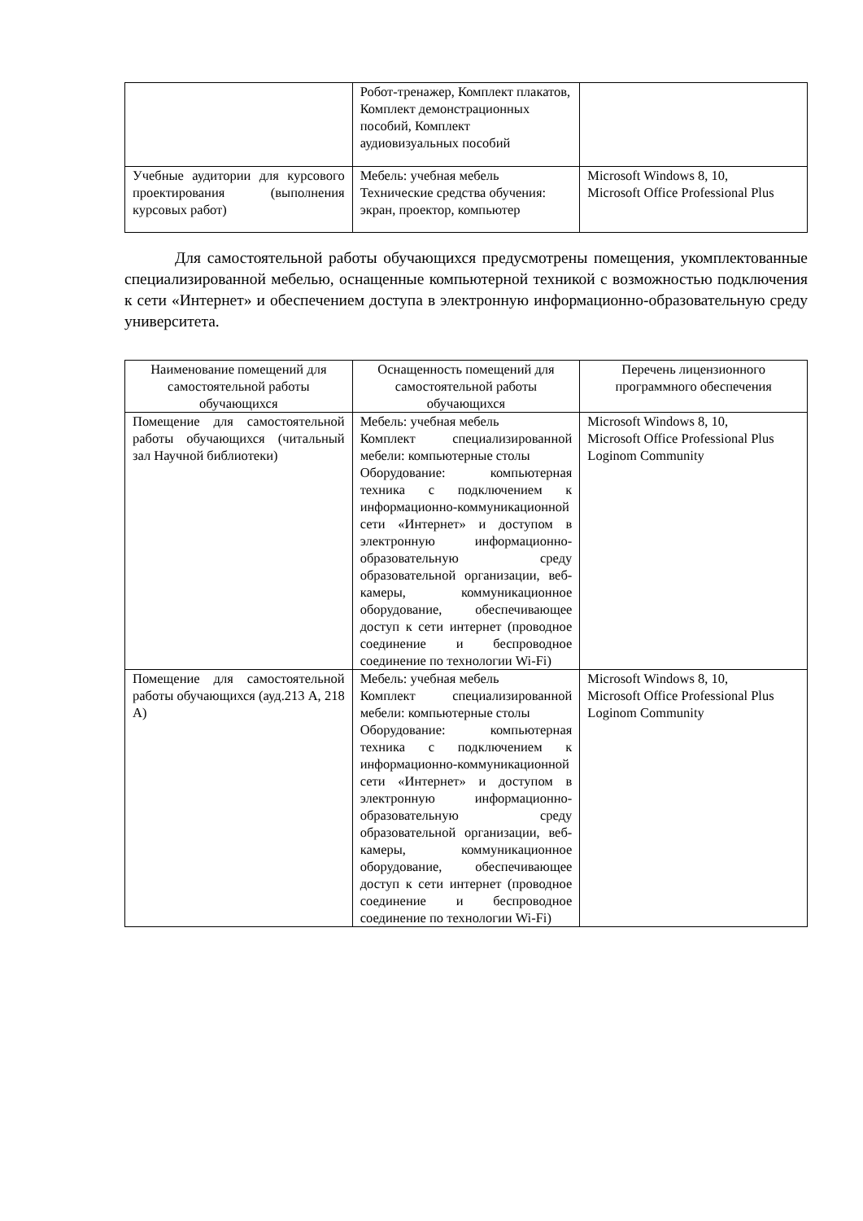| | Робот-тренажер, Комплект плакатов, Комплект демонстрационных пособий, Комплект аудиовизуальных пособий | |
| Учебные аудитории для курсового проектирования (выполнения курсовых работ) | Мебель: учебная мебель Технические средства обучения: экран, проектор, компьютер | Microsoft Windows 8, 10, Microsoft Office Professional Plus |
Для самостоятельной работы обучающихся предусмотрены помещения, укомплектованные специализированной мебелью, оснащенные компьютерной техникой с возможностью подключения к сети «Интернет» и обеспечением доступа в электронную информационно-образовательную среду университета.
| Наименование помещений для самостоятельной работы обучающихся | Оснащенность помещений для самостоятельной работы обучающихся | Перечень лицензионного программного обеспечения |
| --- | --- | --- |
| Помещение для самостоятельной работы обучающихся (читальный зал Научной библиотеки) | Мебель: учебная мебель Комплект специализированной мебели: компьютерные столы Оборудование: компьютерная техника с подключением к информационно-коммуникационной сети «Интернет» и доступом в электронную информационно-образовательную среду образовательной организации, веб-камеры, коммуникационное оборудование, обеспечивающее доступ к сети интернет (проводное соединение и беспроводное соединение по технологии Wi-Fi) | Microsoft Windows 8, 10, Microsoft Office Professional Plus Loginom Community |
| Помещение для самостоятельной работы обучающихся (ауд.213 А, 218 А) | Мебель: учебная мебель Комплект специализированной мебели: компьютерные столы Оборудование: компьютерная техника с подключением к информационно-коммуникационной сети «Интернет» и доступом в электронную информационно-образовательную среду образовательной организации, веб-камеры, коммуникационное оборудование, обеспечивающее доступ к сети интернет (проводное соединение и беспроводное соединение по технологии Wi-Fi) | Microsoft Windows 8, 10, Microsoft Office Professional Plus Loginom Community |